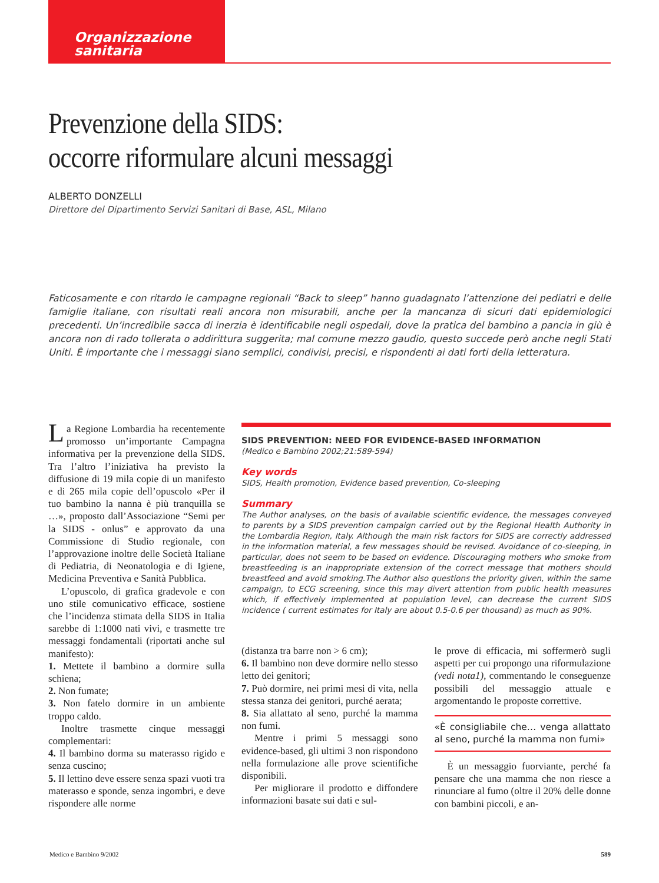Organizzazione
sanitaria
Prevenzione della SIDS:
occorre riformulare alcuni messaggi
ALBERTO DONZELLI
Direttore del Dipartimento Servizi Sanitari di Base, ASL, Milano
Faticosamente e con ritardo le campagne regionali “Back to sleep” hanno guadagnato l’attenzione dei pediatri e delle famiglie italiane, con risultati reali ancora non misurabili, anche per la mancanza di sicuri dati epidemiologici precedenti. Un’incredibile sacca di inerzia è identificabile negli ospedali, dove la pratica del bambino a pancia in giù è ancora non di rado tollerata o addirittura suggerita; mal comune mezzo gaudio, questo succede però anche negli Stati Uniti. È importante che i messaggi siano semplici, condivisi, precisi, e rispondenti ai dati forti della letteratura.
La Regione Lombardia ha recentemente promosso un’importante Campagna informativa per la prevenzione della SIDS. Tra l’altro l’iniziativa ha previsto la diffusione di 19 mila copie di un manifesto e di 265 mila copie dell’opuscolo «Per il tuo bambino la nanna è più tranquilla se …», proposto dall’Associazione “Semi per la SIDS - onlus” e approvato da una Commissione di Studio regionale, con l’approvazione inoltre delle Società Italiane di Pediatria, di Neonatologia e di Igiene, Medicina Preventiva e Sanità Pubblica.
L’opuscolo, di grafica gradevole e con uno stile comunicativo efficace, sostiene che l’incidenza stimata della SIDS in Italia sarebbe di 1:1000 nati vivi, e trasmette tre messaggi fondamentali (riportati anche sul manifesto):
1. Mettete il bambino a dormire sulla schiena;
2. Non fumate;
3. Non fatelo dormire in un ambiente troppo caldo.
Inoltre trasmette cinque messaggi complementari:
4. Il bambino dorma su materasso rigido e senza cuscino;
5. Il lettino deve essere senza spazi vuoti tra materasso e sponde, senza ingombri, e deve rispondere alle norme
SIDS PREVENTION: NEED FOR EVIDENCE-BASED INFORMATION
(Medico e Bambino 2002;21:589-594)
Key words
SIDS, Health promotion, Evidence based prevention, Co-sleeping
Summary
The Author analyses, on the basis of available scientific evidence, the messages conveyed to parents by a SIDS prevention campaign carried out by the Regional Health Authority in the Lombardia Region, Italy. Although the main risk factors for SIDS are correctly addressed in the information material, a few messages should be revised. Avoidance of co-sleeping, in particular, does not seem to be based on evidence. Discouraging mothers who smoke from breastfeeding is an inappropriate extension of the correct message that mothers should breastfeed and avoid smoking.The Author also questions the priority given, within the same campaign, to ECG screening, since this may divert attention from public health measures which, if effectively implemented at population level, can decrease the current SIDS incidence ( current estimates for Italy are about 0.5-0.6 per thousand) as much as 90%.
(distanza tra barre non > 6 cm);
6. Il bambino non deve dormire nello stesso letto dei genitori;
7. Può dormire, nei primi mesi di vita, nella stessa stanza dei genitori, purché aerata;
8. Sia allattato al seno, purché la mamma non fumi.
Mentre i primi 5 messaggi sono evidence-based, gli ultimi 3 non rispondono nella formulazione alle prove scientifiche disponibili.
Per migliorare il prodotto e diffondere informazioni basate sui dati e sul-
le prove di efficacia, mi soffermerò sugli aspetti per cui propongo una riformulazione (vedi nota1), commentando le conseguenze possibili del messaggio attuale e argomentando le proposte correttive.
«È consigliabile che… venga allattato al seno, purché la mamma non fumi»
È un messaggio fuorviante, perché fa pensare che una mamma che non riesce a rinunciare al fumo (oltre il 20% delle donne con bambini piccoli, e an-
Medico e Bambino 9/2002 589